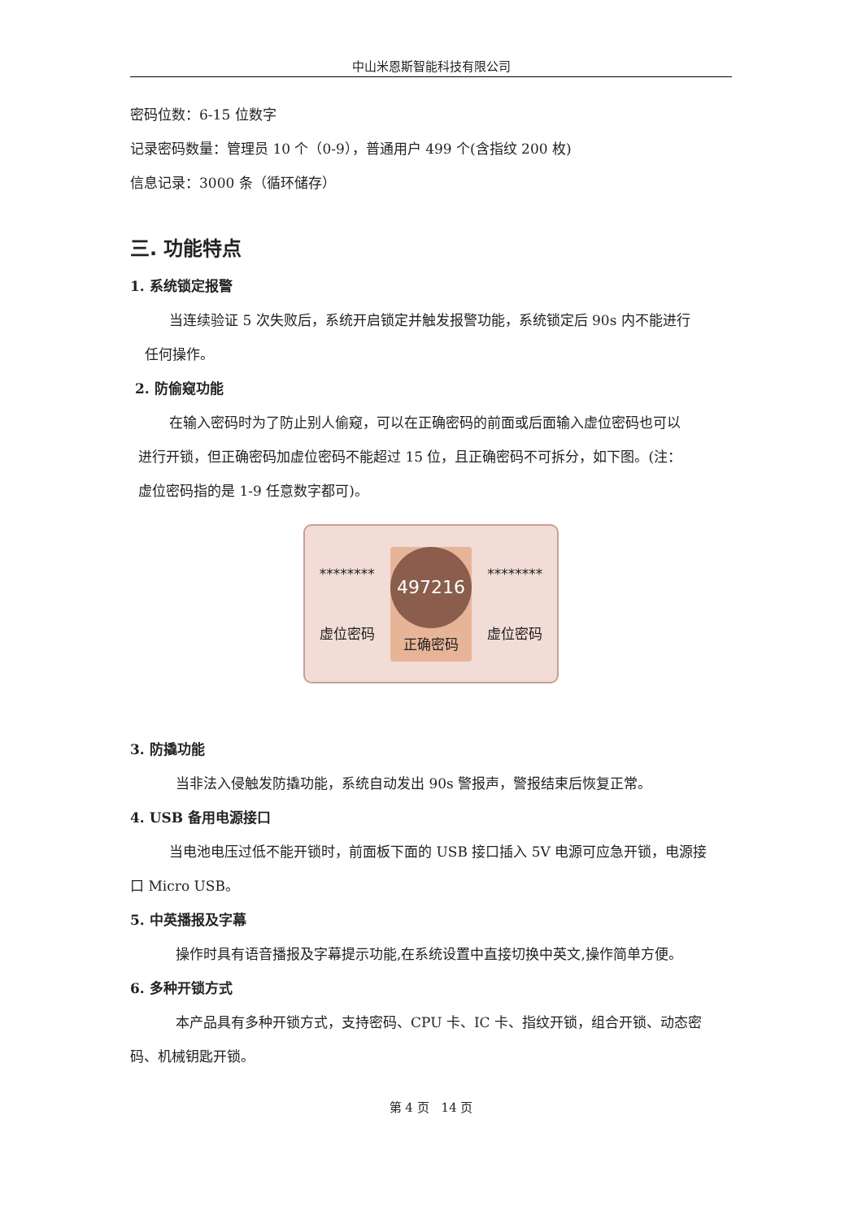中山米恩斯智能科技有限公司
密码位数：6-15 位数字
记录密码数量：管理员 10 个（0-9），普通用户 499 个(含指纹 200 枚)
信息记录：3000 条（循环储存）
三. 功能特点
1. 系统锁定报警
当连续验证 5 次失败后，系统开启锁定并触发报警功能，系统锁定后 90s 内不能进行
任何操作。
2. 防偷窥功能
在输入密码时为了防止别人偷窥，可以在正确密码的前面或后面输入虚位密码也可以
进行开锁，但正确密码加虚位密码不能超过 15 位，且正确密码不可拆分，如下图。(注：
虚位密码指的是 1-9 任意数字都可)。
********
虚位密码
497216
正确密码
********
虚位密码
3. 防撬功能
当非法入侵触发防撬功能，系统自动发出 90s 警报声，警报结束后恢复正常。
4. USB 备用电源接口
当电池电压过低不能开锁时，前面板下面的 USB 接口插入 5V 电源可应急开锁，电源接
口 Micro USB。
5. 中英播报及字幕
操作时具有语音播报及字幕提示功能,在系统设置中直接切换中英文,操作简单方便。
6. 多种开锁方式
本产品具有多种开锁方式，支持密码、CPU 卡、IC 卡、指纹开锁，组合开锁、动态密
码、机械钥匙开锁。
第 4 页　14 页